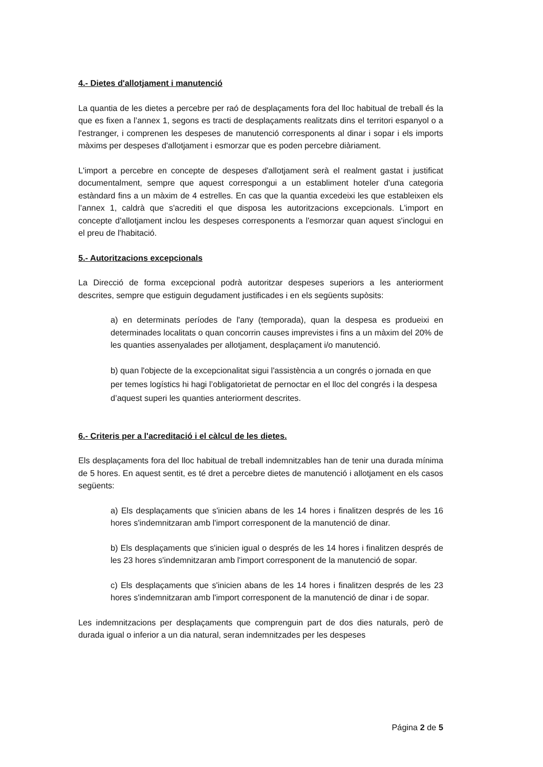4.- Dietes d'allotjament i manutenció
La quantia de les dietes a percebre per raó de desplaçaments fora del lloc habitual de treball és la que es fixen a l’annex 1, segons es tracti de desplaçaments realitzats dins el territori espanyol o a l'estranger, i comprenen les despeses de manutenció corresponents al dinar i sopar i els imports màxims per despeses d'allotjament i esmorzar que es poden percebre diàriament.
L'import a percebre en concepte de despeses d'allotjament serà el realment gastat i justificat documentalment, sempre que aquest correspongui a un establiment hoteler d'una categoria estàndard fins a un màxim de 4 estrelles. En cas que la quantia excedeixi les que estableixen els l’annex 1, caldrà que s'acrediti el que disposa les autoritzacions excepcionals. L'import en concepte d'allotjament inclou les despeses corresponents a l'esmorzar quan aquest s'inclogui en el preu de l'habitació.
5.- Autoritzacions excepcionals
La Direcció de forma excepcional podrà autoritzar despeses superiors a les anteriorment descrites, sempre que estiguin degudament justificades i en els següents supòsits:
a) en determinats períodes de l'any (temporada), quan la despesa es produeixi en determinades localitats o quan concorrin causes imprevistes i fins a un màxim del 20% de les quanties assenyalades per allotjament, desplaçament i/o manutenció.
b) quan l'objecte de la excepcionalitat sigui l'assistència a un congrés o jornada en que per temes logístics hi hagi l’obligatorietat de pernoctar en el lloc del congrés i la despesa d’aquest superi les quanties anteriorment descrites.
6.- Criteris per a l'acreditació i el càlcul de les dietes.
Els desplaçaments fora del lloc habitual de treball indemnitzables han de tenir una durada mínima de 5 hores. En aquest sentit, es té dret a percebre dietes de manutenció i allotjament en els casos següents:
a) Els desplaçaments que s'inicien abans de les 14 hores i finalitzen després de les 16 hores s'indemnitzaran amb l'import corresponent de la manutenció de dinar.
b) Els desplaçaments que s'inicien igual o després de les 14 hores i finalitzen després de les 23 hores s'indemnitzaran amb l'import corresponent de la manutenció de sopar.
c) Els desplaçaments que s'inicien abans de les 14 hores i finalitzen després de les 23 hores s'indemnitzaran amb l'import corresponent de la manutenció de dinar i de sopar.
Les indemnitzacions per desplaçaments que comprenguin part de dos dies naturals, però de durada igual o inferior a un dia natural, seran indemnitzades per les despeses
Página 2 de 5